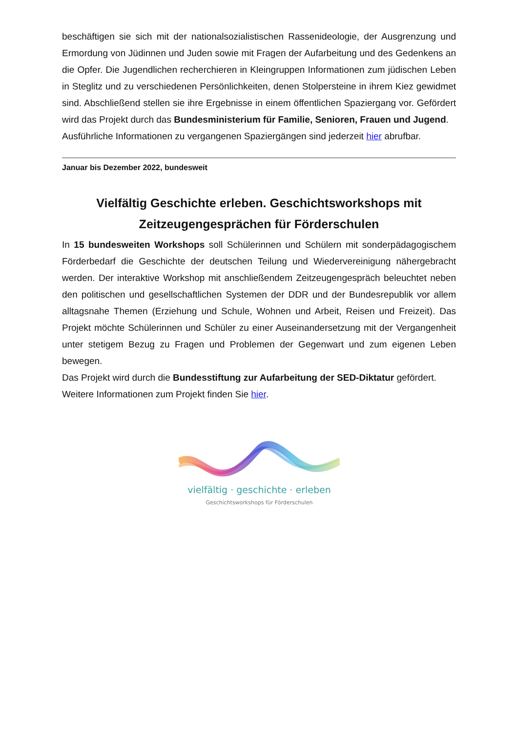beschäftigen sie sich mit der nationalsozialistischen Rassenideologie, der Ausgrenzung und Ermordung von Jüdinnen und Juden sowie mit Fragen der Aufarbeitung und des Gedenkens an die Opfer. Die Jugendlichen recherchieren in Kleingruppen Informationen zum jüdischen Leben in Steglitz und zu verschiedenen Persönlichkeiten, denen Stolpersteine in ihrem Kiez gewidmet sind. Abschließend stellen sie ihre Ergebnisse in einem öffentlichen Spaziergang vor. Gefördert wird das Projekt durch das Bundesministerium für Familie, Senioren, Frauen und Jugend.
Ausführliche Informationen zu vergangenen Spaziergängen sind jederzeit hier abrufbar.
Januar bis Dezember 2022, bundesweit
Vielfältig Geschichte erleben. Geschichtsworkshops mit Zeitzeugengesprächen für Förderschulen
In 15 bundesweiten Workshops soll Schülerinnen und Schülern mit sonderpädagogischem Förderbedarf die Geschichte der deutschen Teilung und Wiedervereinigung nähergebracht werden. Der interaktive Workshop mit anschließendem Zeitzeugengespräch beleuchtet neben den politischen und gesellschaftlichen Systemen der DDR und der Bundesrepublik vor allem alltagsnahe Themen (Erziehung und Schule, Wohnen und Arbeit, Reisen und Freizeit). Das Projekt möchte Schülerinnen und Schüler zu einer Auseinandersetzung mit der Vergangenheit unter stetigem Bezug zu Fragen und Problemen der Gegenwart und zum eigenen Leben bewegen.
Das Projekt wird durch die Bundesstiftung zur Aufarbeitung der SED-Diktatur gefördert.
Weitere Informationen zum Projekt finden Sie hier.
vielfältig · geschichte · erleben
Geschichtsworkshops für Förderschulen